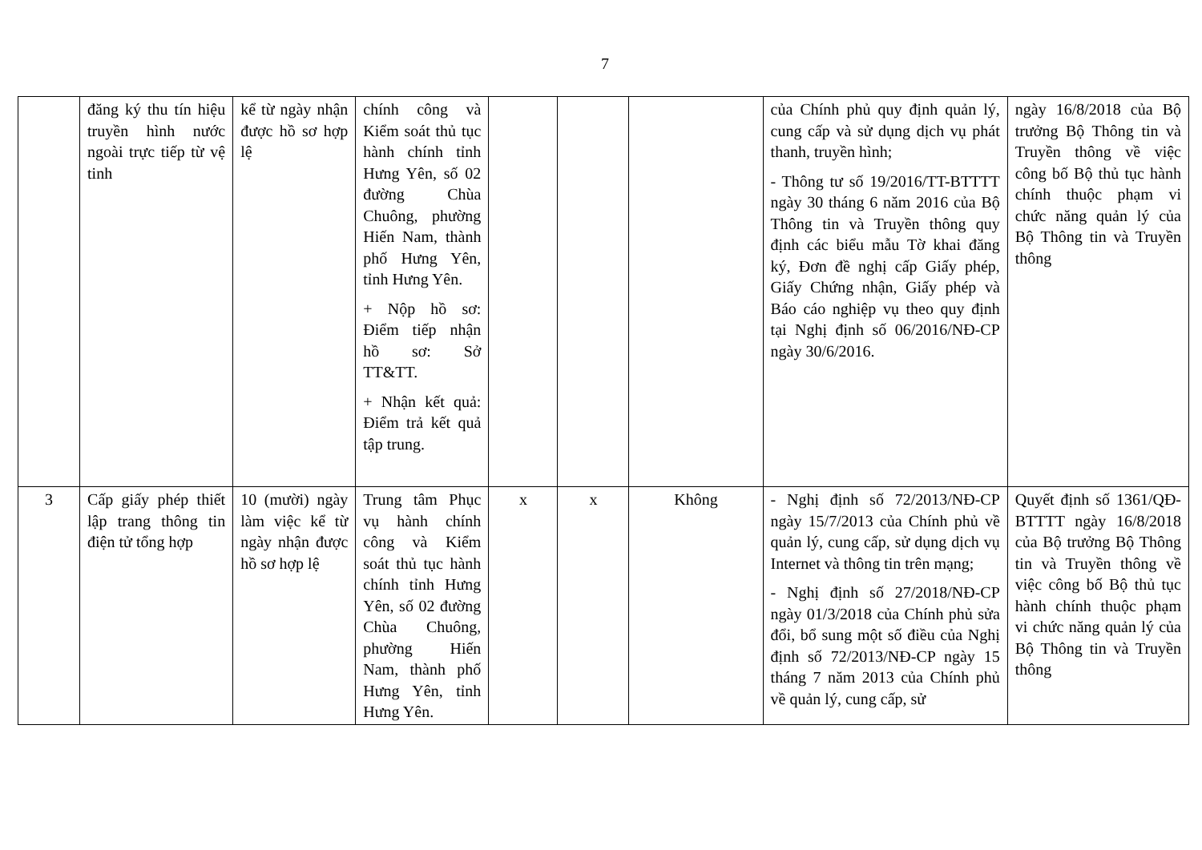7
| | đăng ký thu tín hiệu truyền hình nước ngoài trực tiếp từ vệ tinh | kể từ ngày nhận được hồ sơ hợp lệ | chính công và Kiểm soát thủ tục hành chính tỉnh Hưng Yên, số 02 đường Chùa Chuông, phường Hiến Nam, thành phố Hưng Yên, tỉnh Hưng Yên. + Nộp hồ sơ: Điểm tiếp nhận hồ sơ: Sở TT&TT. + Nhận kết quả: Điểm trả kết quả tập trung. | | | | của Chính phủ quy định quản lý, cung cấp và sử dụng dịch vụ phát thanh, truyền hình; - Thông tư số 19/2016/TT-BTTTT ngày 30 tháng 6 năm 2016 của Bộ Thông tin và Truyền thông quy định các biểu mẫu Tờ khai đăng ký, Đơn đề nghị cấp Giấy phép, Giấy Chứng nhận, Giấy phép và Báo cáo nghiệp vụ theo quy định tại Nghị định số 06/2016/NĐ-CP ngày 30/6/2016. | ngày 16/8/2018 của Bộ trưởng Bộ Thông tin và Truyền thông về việc công bố Bộ thủ tục hành chính thuộc phạm vi chức năng quản lý của Bộ Thông tin và Truyền thông |
| 3 | Cấp giấy phép thiết lập trang thông tin điện tử tổng hợp | 10 (mười) ngày làm việc kể từ ngày nhận được hồ sơ hợp lệ | Trung tâm Phục vụ hành chính công và Kiểm soát thủ tục hành chính tỉnh Hưng Yên, số 02 đường Chùa Chuông, phường Hiến Nam, thành phố Hưng Yên, tỉnh Hưng Yên. | x | x | Không | - Nghị định số 72/2013/NĐ-CP ngày 15/7/2013 của Chính phủ về quản lý, cung cấp, sử dụng dịch vụ Internet và thông tin trên mạng; - Nghị định số 27/2018/NĐ-CP ngày 01/3/2018 của Chính phủ sửa đổi, bổ sung một số điều của Nghị định số 72/2013/NĐ-CP ngày 15 tháng 7 năm 2013 của Chính phủ về quản lý, cung cấp, sử | Quyết định số 1361/QĐ-BTTTT ngày 16/8/2018 của Bộ trưởng Bộ Thông tin và Truyền thông về việc công bố Bộ thủ tục hành chính thuộc phạm vi chức năng quản lý của Bộ Thông tin và Truyền thông |